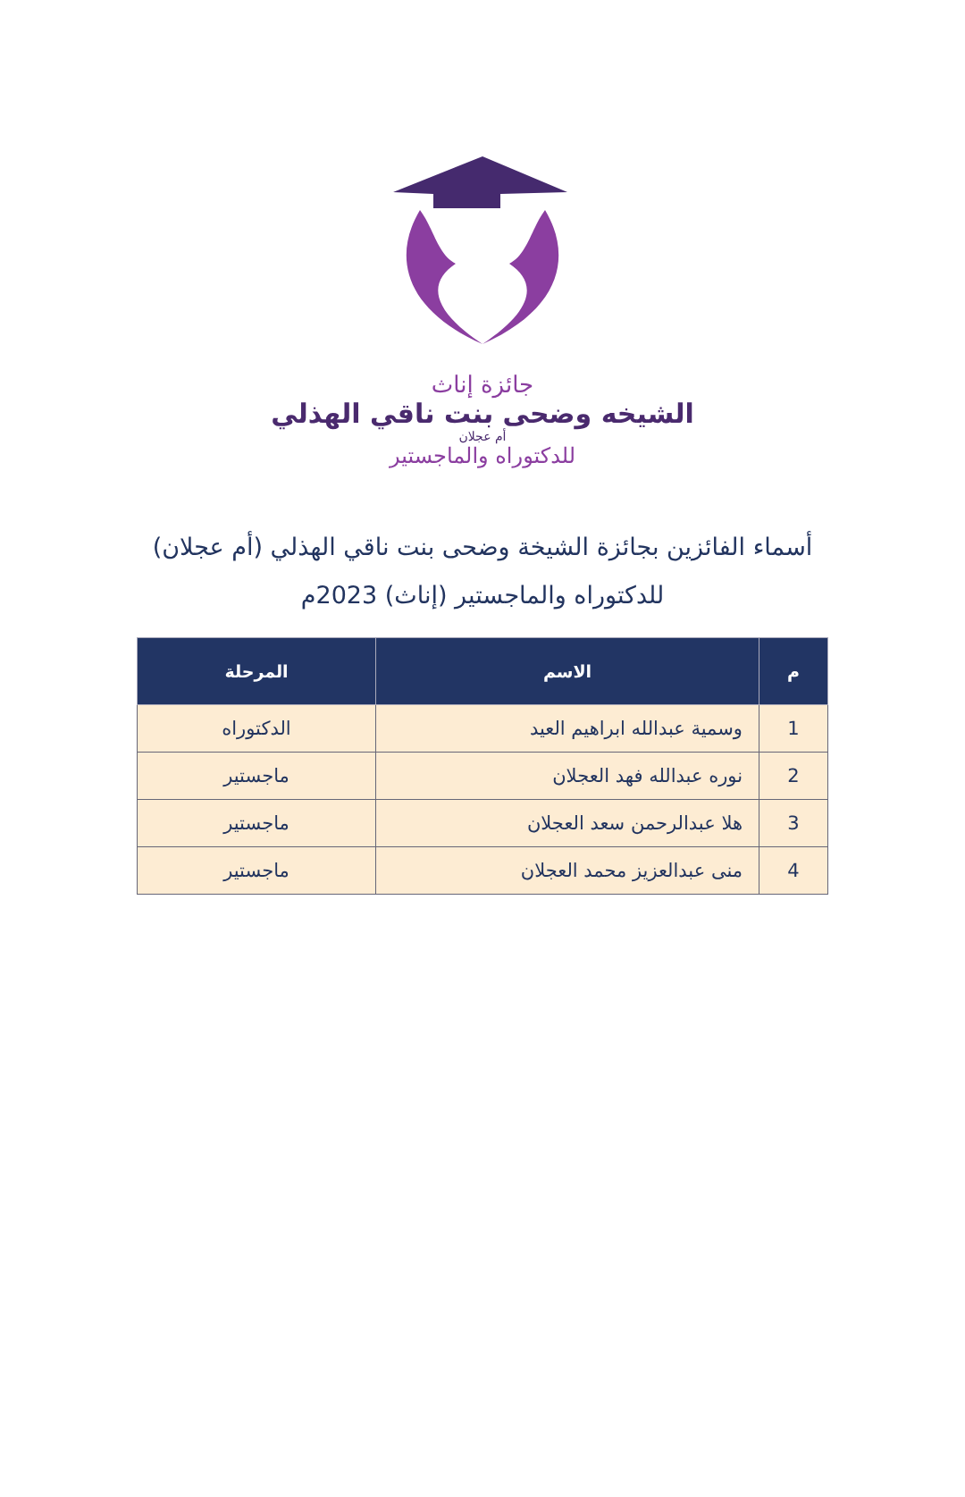جائزة إناث
الشيخه وضحى بنت ناقي الهذلي
أم عجلان
للدكتوراه والماجستير
أسماء الفائزين بجائزة الشيخة وضحى بنت ناقي الهذلي (أم عجلان)
للدكتوراه والماجستير (إناث) 2023م
| م | الاسم | المرحلة |
| --- | --- | --- |
| 1 | وسمية عبدالله ابراهيم العيد | الدكتوراه |
| 2 | نوره عبدالله فهد العجلان | ماجستير |
| 3 | هلا عبدالرحمن سعد العجلان | ماجستير |
| 4 | منى عبدالعزيز محمد العجلان | ماجستير |